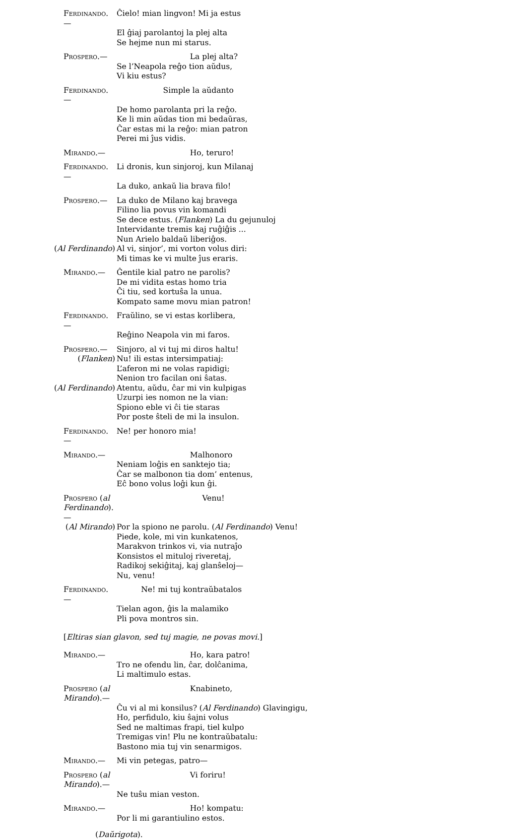Ferdinando.— Ĉielo! mian lingvon! Mi ja estus
El ĝiaj parolantoj la plej alta
Se hejme nun mi starus.
Prospero.— La plej alta?
Se l’Neapola reĝo tion aŭdus,
Vi kiu estus?
Ferdinando.— Simple la aŭdanto
De homo parolanta pri la reĝo.
Ke li min aŭdas tion mi bedaŭras,
Ĉar estas mi la reĝo: mian patron
Perei mi ĵus vidis.
Mirando.— Ho, teruro!
Ferdinando.— Li dronis, kun sinjoroj, kun Milanaj
La duko, ankaŭ lia brava filo!
Prospero.— La duko de Milano kaj bravega
Filino lia povus vin komandi
Se dece estus. (Flanken) La du gejunuloj
Intervidante tremis kaj ruĝiĝis ...
Nun Arielo baldaŭ liberiĝos.
(Al Ferdinando) Al vi, sinjor’, mi vorton volus diri:
Mi timas ke vi multe ĵus eraris.
Mirando.— Ĝentile kial patro ne parolis?
De mi vidita estas homo tria
Ĉi tiu, sed kortuŝa la unua.
Kompato same movu mian patron!
Ferdinando.— Fraŭlino, se vi estas korlibera,
Reĝino Neapola vin mi faros.
Prospero.— Sinjoro, al vi tuj mi diros haltu!
(Flanken) Nu! ili estas intersimpatiaj:
L’aferon mi ne volas rapidigi;
Nenion tro facilan oni ŝatas.
(Al Ferdinando) Atentu, aŭdu, ĉar mi vin kulpigas
Uzurpi ies nomon ne la vian:
Spiono eble vi ĉi tie staras
Por poste ŝteli de mi la insulon.
Ferdinando.— Ne! per honoro mia!
Mirando.— Malhonoro
Neniam loĝis en sanktejo tia;
Ĉar se malbonon tia dom’ entenus,
Eĉ bono volus loĝi kun ĝi.
Prospero (al Ferdinando).— Venu!
(Al Mirando) Por la spiono ne parolu. (Al Ferdinando) Venu!
Piede, kole, mi vin kunkatenos,
Marakvon trinkos vi, via nutraĵo
Konsistos el mituloj riveretaj,
Radikoj sekiĝitaj, kaj glanŝeloj—
Nu, venu!
Ferdinando.— Ne! mi tuj kontraŭbatalos
Tielan agon, ĝis la malamiko
Pli pova montros sin.
[Eltiras sian glavon, sed tuj magie, ne povas movi.]
Mirando.— Ho, kara patro!
Tro ne ofendu lin, ĉar, dolĉanima,
Li maltimulo estas.
Prospero (al Mirando).— Knabineto,
Ĉu vi al mi konsilus? (Al Ferdinando) Glavingigu,
Ho, perfidulo, kiu ŝajni volus
Sed ne maltimas frapi, tiel kulpo
Tremigas vin! Plu ne kontraŭbatalu:
Bastono mia tuj vin senarmigos.
Mirando.— Mi vin petegas, patro—
Prospero (al Mirando).— Vi foriru!
Ne tuŝu mian veston.
Mirando.— Ho! kompatu:
Por li mi garantiulino estos.
(Daŭrigota).